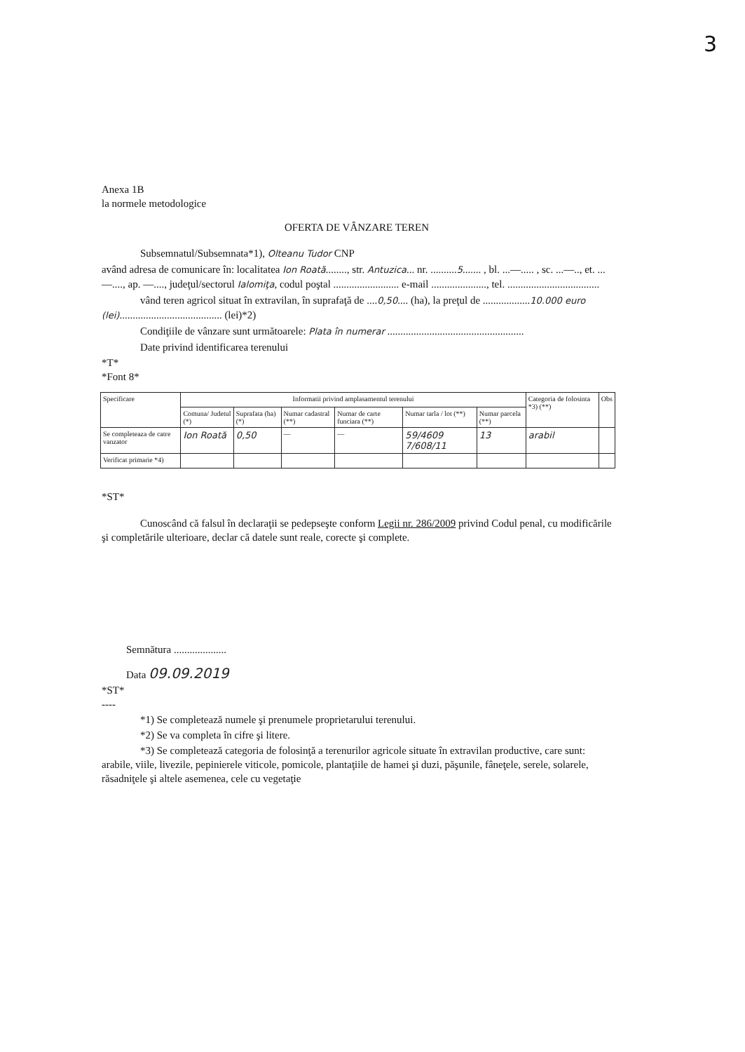3
Anexa 1B
la normele metodologice
OFERTA DE VÂNZARE TEREN
Subsemnatul/Subsemnata*1), Olteanu Tudor CNP
având adresa de comunicare în: localitatea Ion Roată........, str. Antuzica... nr. ..........5....... , bl. ...—..... , sc. ...—.., et. ...—...., ap. —...., judeţul/sectorul Ialomiţa, codul poştal ......................... e-mail ....................., tel. ...................................
vând teren agricol situat în extravilan, în suprafaţă de ....0,50.... (ha), la preţul de ..................10.000 euro (lei)....................................... (lei)*2)
Condiţiile de vânzare sunt următoarele: Plata în numerar ....................................................
Date privind identificarea terenului
*T*
*Font 8*
| Specificare | Informatii privind amplasamentul terenului | | | | | | Categoria de folosinta *3) (**) | Obs |
| --- | --- | --- | --- | --- | --- | --- | --- | --- |
| | Comuna/ Judetul (*) | Suprafata (ha) (*) | Numar cadastral (**) | Numar de carte funciara (**) | Numar tarla / lot (**) | Numar parcela (**) | | |
| Se completeaza de catre vanzator | Ion Roată | 0,50 | — | — | 59/4609 7/608/11 | 13 | arabil | |
| Verificat primarie *4) | | | | | | | | |
*ST*
Cunoscând că falsul în declaraţii se pedepseşte conform Legii nr. 286/2009 privind Codul penal, cu modificările şi completările ulterioare, declar că datele sunt reale, corecte şi complete.
Semnătura ....................
Data 09.09.2019
*ST*
----
*1) Se completează numele şi prenumele proprietarului terenului.
*2) Se va completa în cifre şi litere.
*3) Se completează categoria de folosinţă a terenurilor agricole situate în extravilan productive, care sunt: arabile, viile, livezile, pepinierele viticole, pomicole, plantaţiile de hamei şi duzi, păşunile, fâneţele, serele, solarele, răsadniţele şi altele asemenea, cele cu vegetaţie